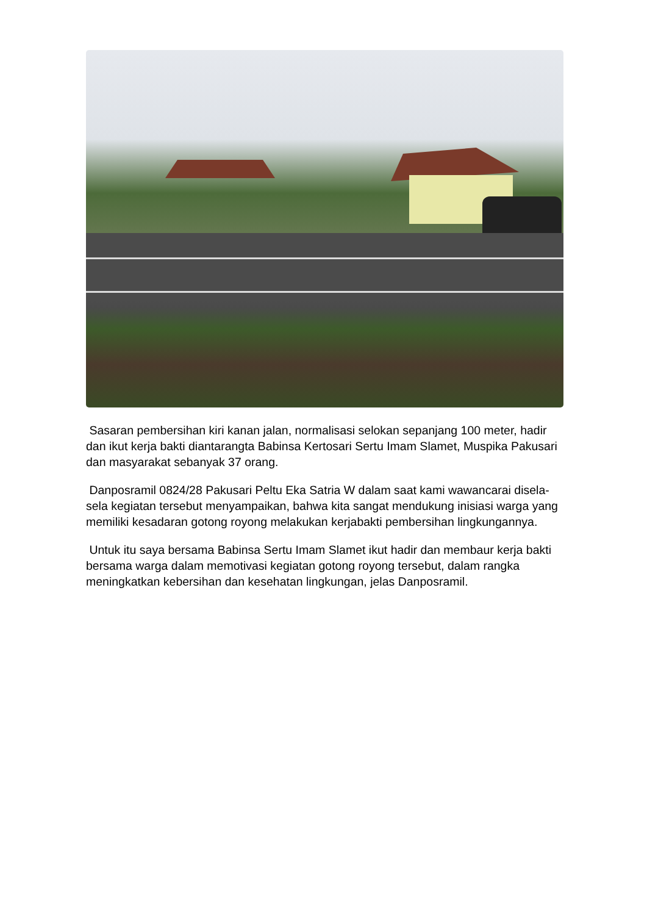Sasaran pembersihan kiri kanan jalan, normalisasi selokan sepanjang 100 meter, hadir dan ikut kerja bakti diantarangta Babinsa Kertosari Sertu Imam Slamet, Muspika Pakusari dan masyarakat sebanyak 37 orang.
Danposramil 0824/28 Pakusari Peltu Eka Satria W dalam saat kami wawancarai disela-sela kegiatan tersebut menyampaikan, bahwa kita sangat mendukung inisiasi warga yang memiliki kesadaran gotong royong melakukan kerjabakti pembersihan lingkungannya.
Untuk itu saya bersama Babinsa Sertu Imam Slamet ikut hadir dan membaur kerja bakti bersama warga dalam memotivasi kegiatan gotong royong tersebut, dalam rangka meningkatkan kebersihan dan kesehatan lingkungan, jelas Danposramil.